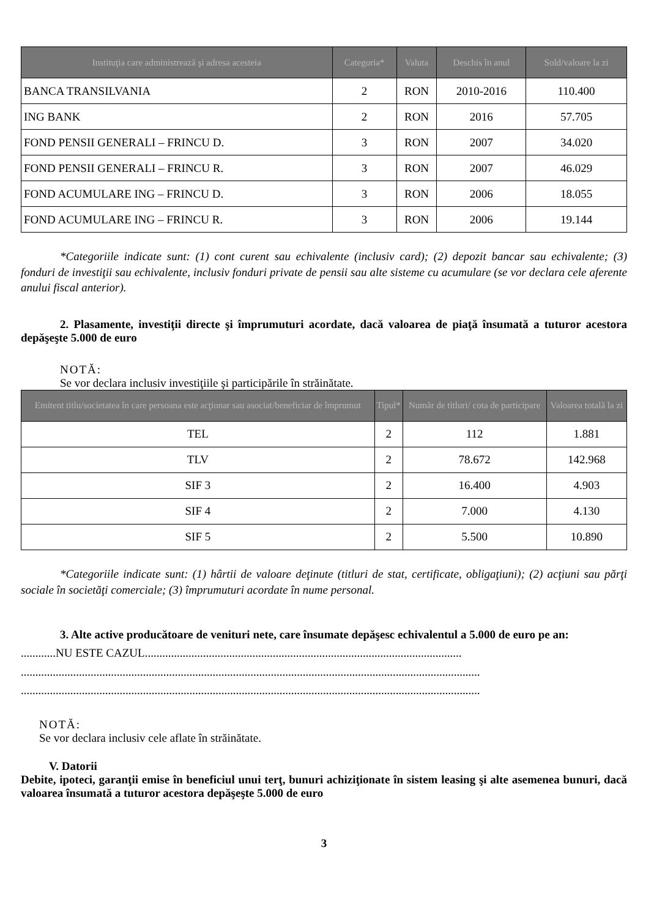| Instituţia care administrează şi adresa acesteia | Categoria* | Valuta | Deschis în anul | Sold/valoare la zi |
| --- | --- | --- | --- | --- |
| BANCA TRANSILVANIA | 2 | RON | 2010-2016 | 110.400 |
| ING BANK | 2 | RON | 2016 | 57.705 |
| FOND PENSII GENERALI – FRINCU D. | 3 | RON | 2007 | 34.020 |
| FOND PENSII GENERALI – FRINCU R. | 3 | RON | 2007 | 46.029 |
| FOND ACUMULARE ING – FRINCU D. | 3 | RON | 2006 | 18.055 |
| FOND ACUMULARE ING – FRINCU R. | 3 | RON | 2006 | 19.144 |
*Categoriile indicate sunt: (1) cont curent sau echivalente (inclusiv card); (2) depozit bancar sau echivalente; (3) fonduri de investiţii sau echivalente, inclusiv fonduri private de pensii sau alte sisteme cu acumulare (se vor declara cele aferente anului fiscal anterior).
2. Plasamente, investiţii directe şi împrumuturi acordate, dacă valoarea de piaţă însumată a tuturor acestora depăşeşte 5.000 de euro
NOTĂ:
Se vor declara inclusiv investiţiile şi participările în străinătate.
| Emitent titlu/societatea în care persoana este acţionar sau asociat/beneficiar de împrumut | Tipul* | Număr de titluri/ cota de participare | Valoarea totală la zi |
| --- | --- | --- | --- |
| TEL | 2 | 112 | 1.881 |
| TLV | 2 | 78.672 | 142.968 |
| SIF 3 | 2 | 16.400 | 4.903 |
| SIF 4 | 2 | 7.000 | 4.130 |
| SIF 5 | 2 | 5.500 | 10.890 |
*Categoriile indicate sunt: (1) hârtii de valoare deţinute (titluri de stat, certificate, obligaţiuni); (2) acţiuni sau părţi sociale în societăţi comerciale; (3) împrumuturi acordate în nume personal.
3. Alte active producătoare de venituri nete, care însumate depăşesc echivalentul a 5.000 de euro pe an:
............NU ESTE CAZUL.............................................................................................................
..............................................................................................................................................................
..............................................................................................................................................................
NOTĂ:
Se vor declara inclusiv cele aflate în străinătate.
V. Datorii
Debite, ipoteci, garanţii emise în beneficiul unui terţ, bunuri achiziţionate în sistem leasing şi alte asemenea bunuri, dacă valoarea însumată a tuturor acestora depăşeşte 5.000 de euro
3